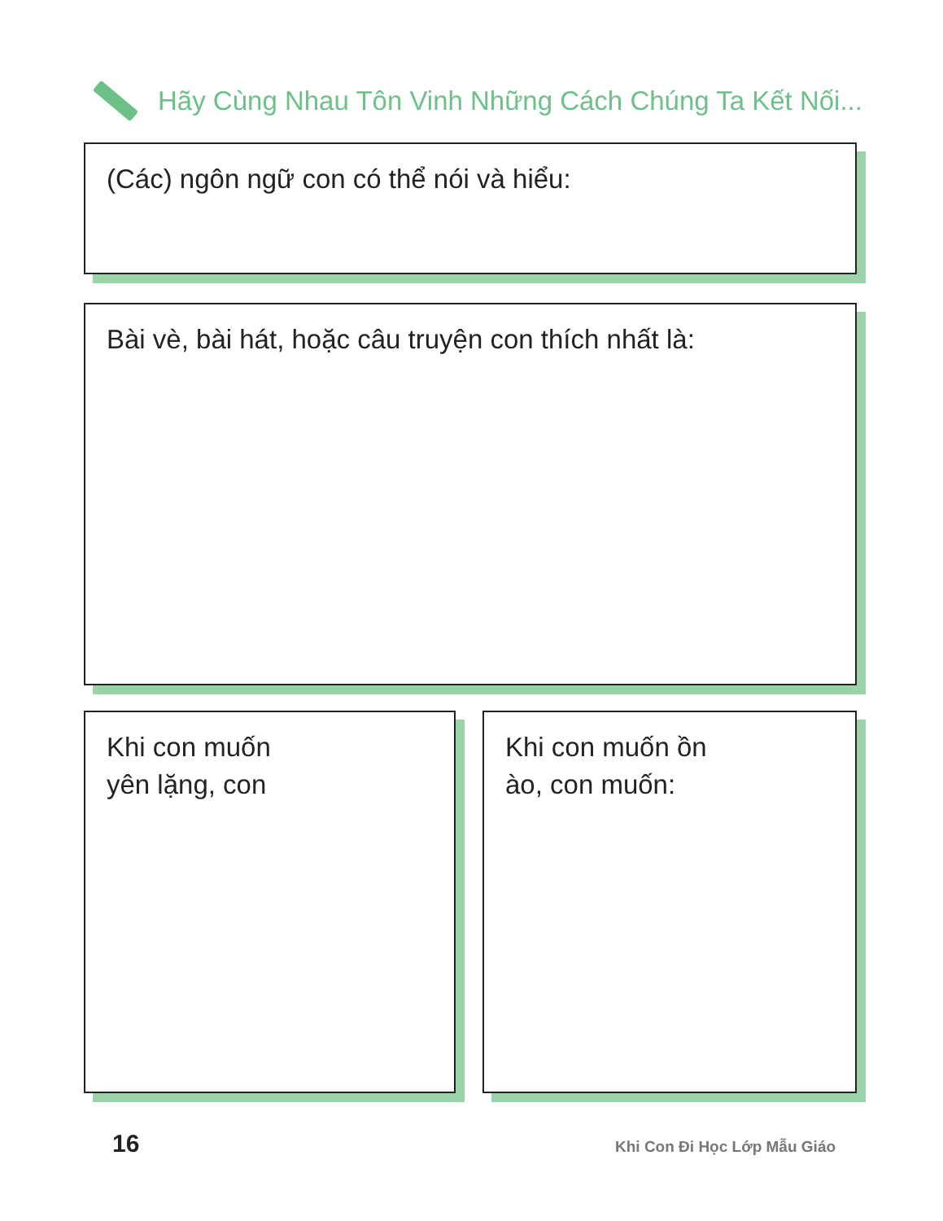Hãy Cùng Nhau Tôn Vinh Những Cách Chúng Ta Kết Nối...
(Các) ngôn ngữ con có thể nói và hiểu:
Bài vè, bài hát, hoặc câu truyện con thích nhất là:
Khi con muốn
yên lặng, con
Khi con muốn ồn
ào, con muốn:
16 Khi Con Đi Học Lớp Mẫu Giáo